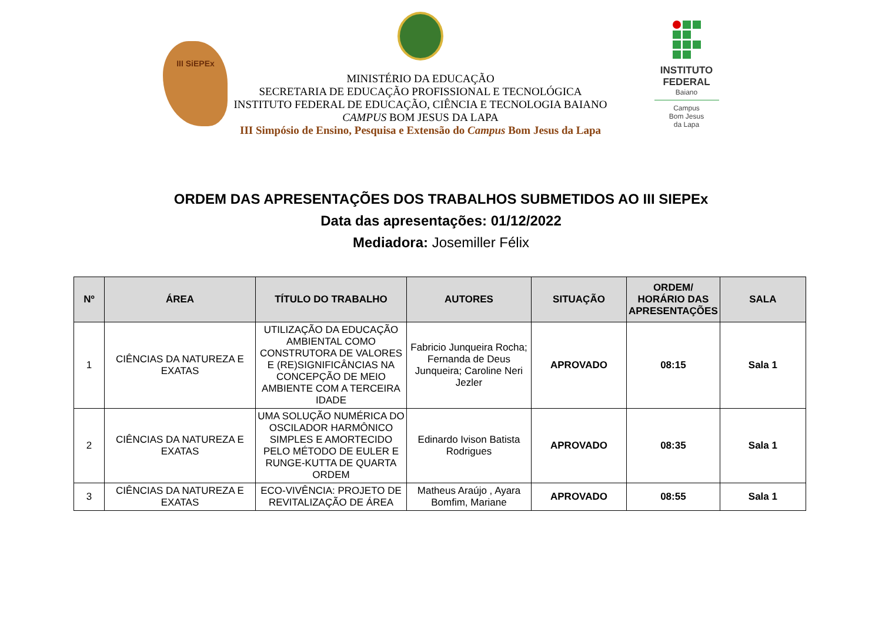III SiEPEx
MINISTÉRIO DA EDUCAÇÃO
SECRETARIA DE EDUCAÇÃO PROFISSIONAL E TECNOLÓGICA
INSTITUTO FEDERAL DE EDUCAÇÃO, CIÊNCIA E TECNOLOGIA BAIANO
CAMPUS BOM JESUS DA LAPA
III Simpósio de Ensino, Pesquisa e Extensão do Campus Bom Jesus da Lapa
INSTITUTO
FEDERAL
Baiano
Campus
Bom Jesus
da Lapa
ORDEM DAS APRESENTAÇÕES DOS TRABALHOS SUBMETIDOS AO III SIEPEx
Data das apresentações: 01/12/2022
Mediadora: Josemiller Félix
| Nº | ÁREA | TÍTULO DO TRABALHO | AUTORES | SITUAÇÃO | ORDEM/ HORÁRIO DAS APRESENTAÇÕES | SALA |
| --- | --- | --- | --- | --- | --- | --- |
| 1 | CIÊNCIAS DA NATUREZA E EXATAS | UTILIZAÇÃO DA EDUCAÇÃO AMBIENTAL COMO CONSTRUTORA DE VALORES E (RE)SIGNIFICÂNCIAS NA CONCEPÇÃO DE MEIO AMBIENTE COM A TERCEIRA IDADE | Fabricio Junqueira Rocha; Fernanda de Deus Junqueira; Caroline Neri Jezler | APROVADO | 08:15 | Sala 1 |
| 2 | CIÊNCIAS DA NATUREZA E EXATAS | UMA SOLUÇÃO NUMÉRICA DO OSCILADOR HARMÔNICO SIMPLES E AMORTECIDO PELO MÉTODO DE EULER E RUNGE-KUTTA DE QUARTA ORDEM | Edinardo Ivison Batista Rodrigues | APROVADO | 08:35 | Sala 1 |
| 3 | CIÊNCIAS DA NATUREZA E EXATAS | ECO-VIVÊNCIA: PROJETO DE REVITALIZAÇÃO DE ÁREA | Matheus Araújo , Ayara Bomfim, Mariane | APROVADO | 08:55 | Sala 1 |